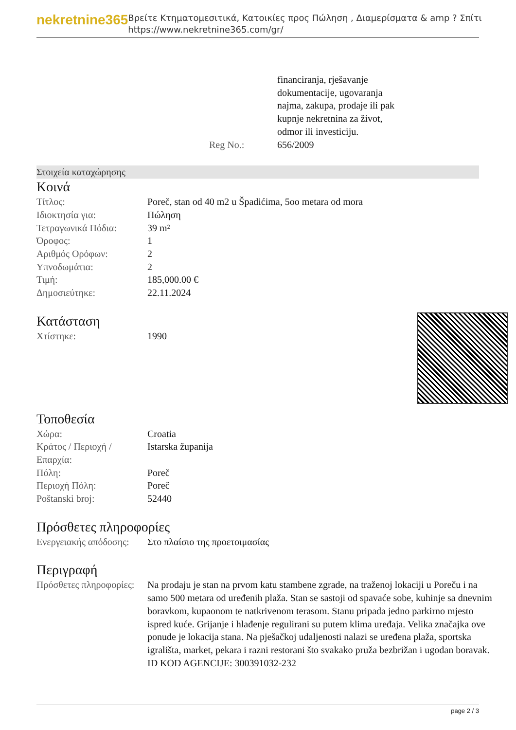nekretnine365
Βρείτε Κτηματομεσιτικά, Κατοικίες προς Πώληση , Διαμερίσματα & amp ? Σπίτι
https://www.nekretnine365.com/gr/
| | financiranja, rješavanje dokumentacije, ugovaranja najma, zakupa, prodaje ili pak kupnje nekretnina za život, odmor ili investiciju. |
| Reg No.: | 656/2009 |
Στοιχεία καταχώρησης
Κοινά
| Τίτλος: | Poreč, stan od 40 m2 u Špadićima, 5oo metara od mora |
| Ιδιοκτησία για: | Πώληση |
| Τετραγωνικά Πόδια: | 39 m² |
| Όροφος: | 1 |
| Αριθμός Ορόφων: | 2 |
| Υπνοδωμάτια: | 2 |
| Τιμή: | 185,000.00 € |
| Δημοσιεύτηκε: | 22.11.2024 |
Κατάσταση
| Χτίστηκε: | 1990 |
Τοποθεσία
| Χώρα: | Croatia |
| Κράτος / Περιοχή / Επαρχία: | Istarska županija |
| Πόλη: | Poreč |
| Περιοχή Πόλη: | Poreč |
| Poštanski broj: | 52440 |
Πρόσθετες πληροφορίες
| Ενεργειακής απόδοσης: | Στο πλαίσιο της προετοιμασίας |
Περιγραφή
| Πρόσθετες πληροφορίες: | Na prodaju je stan na prvom katu stambene zgrade, na traženoj lokaciji u Poreču i na samo 500 metara od uređenih plaža. Stan se sastoji od spavaće sobe, kuhinje sa dnevnim boravkom, kupaonom te natkrivenom terasom. Stanu pripada jedno parkirno mjesto ispred kuće. Grijanje i hlađenje regulirani su putem klima uređaja. Velika značajka ove ponude je lokacija stana. Na pješačkoj udaljenosti nalazi se uređena plaža, sportska igrališta, market, pekara i razni restorani što svakako pruža bezbrižan i ugodan boravak. ID KOD AGENCIJE: 300391032-232 |
page 2 / 3